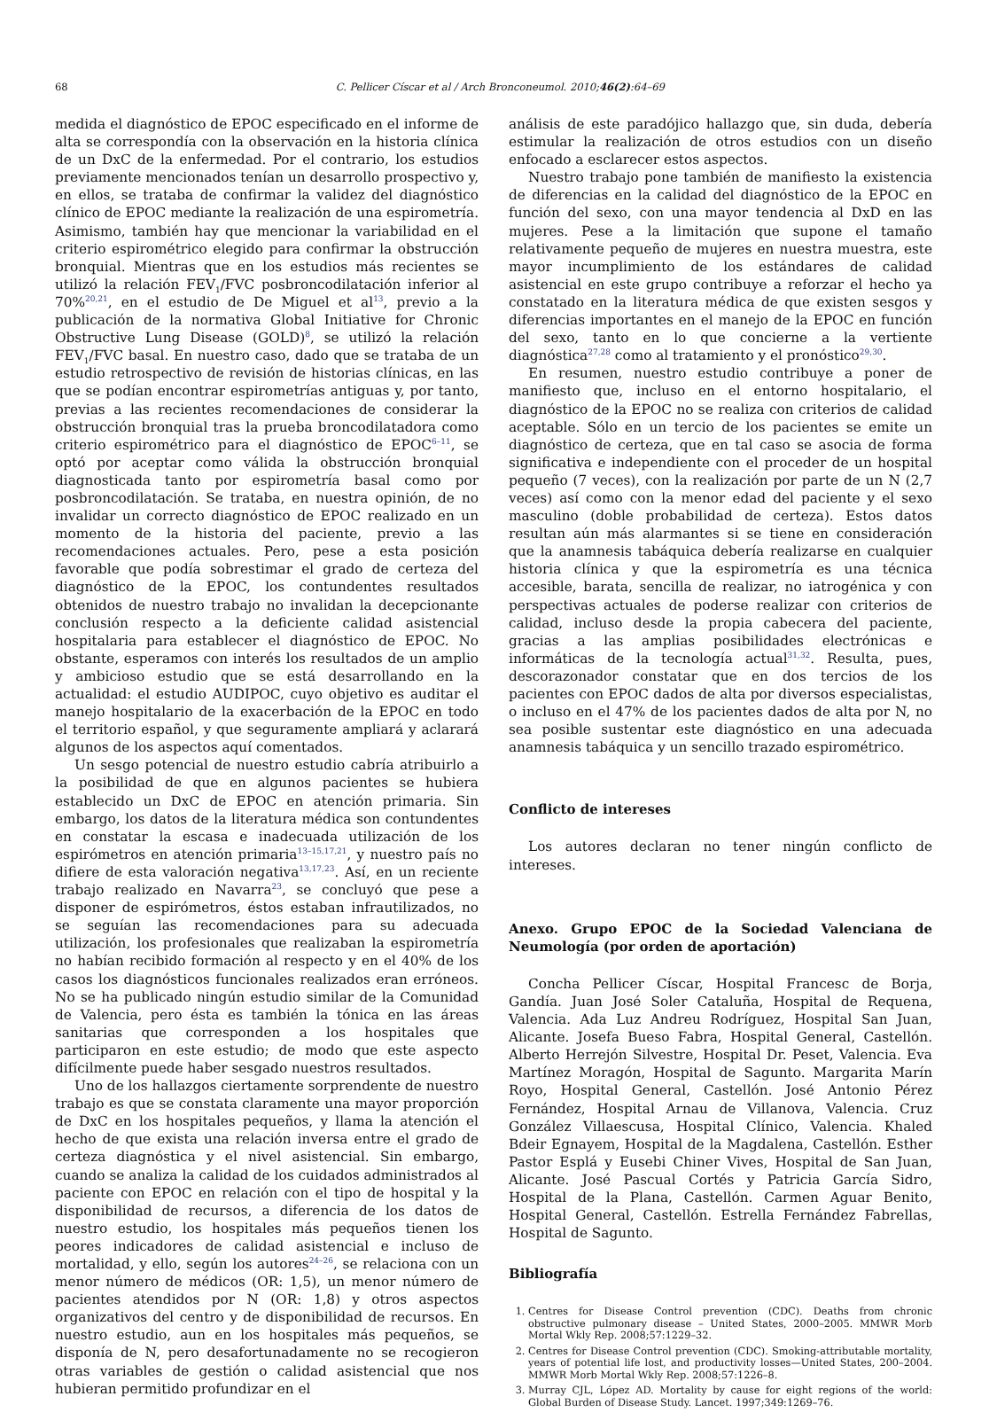68
C. Pellicer Císcar et al / Arch Bronconeumol. 2010;46(2):64–69
medida el diagnóstico de EPOC especificado en el informe de alta se correspondía con la observación en la historia clínica de un DxC de la enfermedad. Por el contrario, los estudios previamente mencionados tenían un desarrollo prospectivo y, en ellos, se trataba de confirmar la validez del diagnóstico clínico de EPOC mediante la realización de una espirometría. Asimismo, también hay que mencionar la variabilidad en el criterio espirométrico elegido para confirmar la obstrucción bronquial. Mientras que en los estudios más recientes se utilizó la relación FEV<sub>1</sub>/FVC posbroncodilatación inferior al 70%<sup>20,21</sup>, en el estudio de De Miguel et al<sup>13</sup>, previo a la publicación de la normativa Global Initiative for Chronic Obstructive Lung Disease (GOLD)<sup>8</sup>, se utilizó la relación FEV<sub>1</sub>/FVC basal. En nuestro caso, dado que se trataba de un estudio retrospectivo de revisión de historias clínicas, en las que se podían encontrar espirometrías antiguas y, por tanto, previas a las recientes recomendaciones de considerar la obstrucción bronquial tras la prueba broncodilatadora como criterio espirométrico para el diagnóstico de EPOC<sup>6–11</sup>, se optó por aceptar como válida la obstrucción bronquial diagnosticada tanto por espirometría basal como por posbroncodilatación. Se trataba, en nuestra opinión, de no invalidar un correcto diagnóstico de EPOC realizado en un momento de la historia del paciente, previo a las recomendaciones actuales. Pero, pese a esta posición favorable que podía sobrestimar el grado de certeza del diagnóstico de la EPOC, los contundentes resultados obtenidos de nuestro trabajo no invalidan la decepcionante conclusión respecto a la deficiente calidad asistencial hospitalaria para establecer el diagnóstico de EPOC. No obstante, esperamos con interés los resultados de un amplio y ambicioso estudio que se está desarrollando en la actualidad: el estudio AUDIPOC, cuyo objetivo es auditar el manejo hospitalario de la exacerbación de la EPOC en todo el territorio español, y que seguramente ampliará y aclarará algunos de los aspectos aquí comentados.
Un sesgo potencial de nuestro estudio cabría atribuirlo a la posibilidad de que en algunos pacientes se hubiera establecido un DxC de EPOC en atención primaria. Sin embargo, los datos de la literatura médica son contundentes en constatar la escasa e inadecuada utilización de los espirómetros en atención primaria<sup>13–15,17,21</sup>, y nuestro país no difiere de esta valoración negativa<sup>13,17,23</sup>. Así, en un reciente trabajo realizado en Navarra<sup>23</sup>, se concluyó que pese a disponer de espirómetros, éstos estaban infrautilizados, no se seguían las recomendaciones para su adecuada utilización, los profesionales que realizaban la espirometría no habían recibido formación al respecto y en el 40% de los casos los diagnósticos funcionales realizados eran erróneos. No se ha publicado ningún estudio similar de la Comunidad de Valencia, pero ésta es también la tónica en las áreas sanitarias que corresponden a los hospitales que participaron en este estudio; de modo que este aspecto difícilmente puede haber sesgado nuestros resultados.
Uno de los hallazgos ciertamente sorprendente de nuestro trabajo es que se constata claramente una mayor proporción de DxC en los hospitales pequeños, y llama la atención el hecho de que exista una relación inversa entre el grado de certeza diagnóstica y el nivel asistencial. Sin embargo, cuando se analiza la calidad de los cuidados administrados al paciente con EPOC en relación con el tipo de hospital y la disponibilidad de recursos, a diferencia de los datos de nuestro estudio, los hospitales más pequeños tienen los peores indicadores de calidad asistencial e incluso de mortalidad, y ello, según los autores<sup>24–26</sup>, se relaciona con un menor número de médicos (OR: 1,5), un menor número de pacientes atendidos por N (OR: 1,8) y otros aspectos organizativos del centro y de disponibilidad de recursos. En nuestro estudio, aun en los hospitales más pequeños, se disponía de N, pero desafortunadamente no se recogieron otras variables de gestión o calidad asistencial que nos hubieran permitido profundizar en el
análisis de este paradójico hallazgo que, sin duda, debería estimular la realización de otros estudios con un diseño enfocado a esclarecer estos aspectos.
Nuestro trabajo pone también de manifiesto la existencia de diferencias en la calidad del diagnóstico de la EPOC en función del sexo, con una mayor tendencia al DxD en las mujeres. Pese a la limitación que supone el tamaño relativamente pequeño de mujeres en nuestra muestra, este mayor incumplimiento de los estándares de calidad asistencial en este grupo contribuye a reforzar el hecho ya constatado en la literatura médica de que existen sesgos y diferencias importantes en el manejo de la EPOC en función del sexo, tanto en lo que concierne a la vertiente diagnóstica<sup>27,28</sup> como al tratamiento y el pronóstico<sup>29,30</sup>.
En resumen, nuestro estudio contribuye a poner de manifiesto que, incluso en el entorno hospitalario, el diagnóstico de la EPOC no se realiza con criterios de calidad aceptable. Sólo en un tercio de los pacientes se emite un diagnóstico de certeza, que en tal caso se asocia de forma significativa e independiente con el proceder de un hospital pequeño (7 veces), con la realización por parte de un N (2,7 veces) así como con la menor edad del paciente y el sexo masculino (doble probabilidad de certeza). Estos datos resultan aún más alarmantes si se tiene en consideración que la anamnesis tabáquica debería realizarse en cualquier historia clínica y que la espirometría es una técnica accesible, barata, sencilla de realizar, no iatrogénica y con perspectivas actuales de poderse realizar con criterios de calidad, incluso desde la propia cabecera del paciente, gracias a las amplias posibilidades electrónicas e informáticas de la tecnología actual<sup>31,32</sup>. Resulta, pues, descorazonador constatar que en dos tercios de los pacientes con EPOC dados de alta por diversos especialistas, o incluso en el 47% de los pacientes dados de alta por N, no sea posible sustentar este diagnóstico en una adecuada anamnesis tabáquica y un sencillo trazado espirométrico.
Conflicto de intereses
Los autores declaran no tener ningún conflicto de intereses.
Anexo. Grupo EPOC de la Sociedad Valenciana de Neumología (por orden de aportación)
Concha Pellicer Císcar, Hospital Francesc de Borja, Gandía. Juan José Soler Cataluña, Hospital de Requena, Valencia. Ada Luz Andreu Rodríguez, Hospital San Juan, Alicante. Josefa Bueso Fabra, Hospital General, Castellón. Alberto Herrejón Silvestre, Hospital Dr. Peset, Valencia. Eva Martínez Moragón, Hospital de Sagunto. Margarita Marín Royo, Hospital General, Castellón. José Antonio Pérez Fernández, Hospital Arnau de Villanova, Valencia. Cruz González Villaescusa, Hospital Clínico, Valencia. Khaled Bdeir Egnayem, Hospital de la Magdalena, Castellón. Esther Pastor Esplá y Eusebi Chiner Vives, Hospital de San Juan, Alicante. José Pascual Cortés y Patricia García Sidro, Hospital de la Plana, Castellón. Carmen Aguar Benito, Hospital General, Castellón. Estrella Fernández Fabrellas, Hospital de Sagunto.
Bibliografía
1. Centres for Disease Control prevention (CDC). Deaths from chronic obstructive pulmonary disease – United States, 2000–2005. MMWR Morb Mortal Wkly Rep. 2008;57:1229–32.
2. Centres for Disease Control prevention (CDC). Smoking-attributable mortality, years of potential life lost, and productivity losses—United States, 200–2004. MMWR Morb Mortal Wkly Rep. 2008;57:1226–8.
3. Murray CJL, López AD. Mortality by cause for eight regions of the world: Global Burden of Disease Study. Lancet. 1997;349:1269–76.